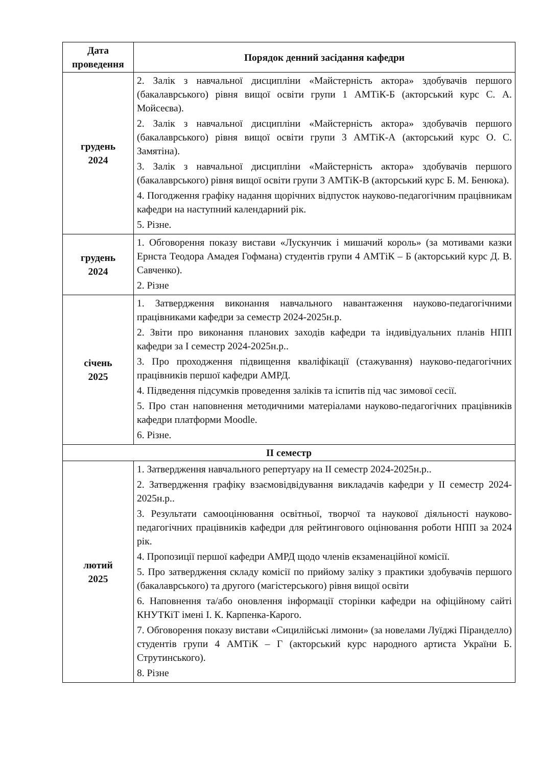| Дата проведення | Порядок денний засідання кафедри |
| --- | --- |
| грудень 2024 | 2. Залік з навчальної дисципліни «Майстерність актора» здобувачів першого (бакалаврського) рівня вищої освіти групи 1 АМТіК-Б (акторський курс С. А. Мойсеєва). 2. Залік з навчальної дисципліни «Майстерність актора» здобувачів першого (бакалаврського) рівня вищої освіти групи 3 АМТіК-А (акторський курс О. С. Замятіна). 3. Залік з навчальної дисципліни «Майстерність актора» здобувачів першого (бакалаврського) рівня вищої освіти групи 3 АМТіК-В (акторський курс Б. М. Бенюка). 4. Погодження графіку надання щорічних відпусток науково-педагогічним працівникам кафедри на наступний календарний рік. 5. Різне. |
| грудень 2024 | 1. Обговорення показу вистави «Лускунчик і мишачий король» (за мотивами казки Ернста Теодора Амадея Гофмана) студентів групи 4 АМТіК – Б (акторський курс Д. В. Савченко). 2. Різне |
| січень 2025 | 1. Затвердження виконання навчального навантаження науково-педагогічними працівниками кафедри за семестр 2024-2025н.р. 2. Звіти про виконання планових заходів кафедри та індивідуальних планів НПП кафедри за І семестр 2024-2025н.р.. 3. Про проходження підвищення кваліфікації (стажування) науково-педагогічних працівників першої кафедри АМРД. 4. Підведення підсумків проведення заліків та іспитів під час зимової сесії. 5. Про стан наповнення методичними матеріалами науково-педагогічних працівників кафедри платформи Moodle. 6. Різне. |
| ІІ семестр | |
| лютий 2025 | 1. Затвердження навчального репертуару на ІІ семестр 2024-2025н.р.. 2. Затвердження графіку взаємовідвідування викладачів кафедри у ІІ семестр 2024-2025н.р.. 3. Результати самооцінювання освітньої, творчої та наукової діяльності науково-педагогічних працівників кафедри для рейтингового оцінювання роботи НПП за 2024 рік. 4. Пропозиції першої кафедри АМРД щодо членів екзаменаційної комісії. 5. Про затвердження складу комісії по прийому заліку з практики здобувачів першого (бакалаврського) та другого (магістерського) рівня вищої освіти 6. Наповнення та/або оновлення інформації сторінки кафедри на офіційному сайті КНУТКіТ імені І. К. Карпенка-Карого. 7. Обговорення показу вистави «Сицилійські лимони» (за новелами Луїджі Піранделло) студентів групи 4 АМТіК – Г (акторський курс народного артиста України Б. Струтинського). 8. Різне |